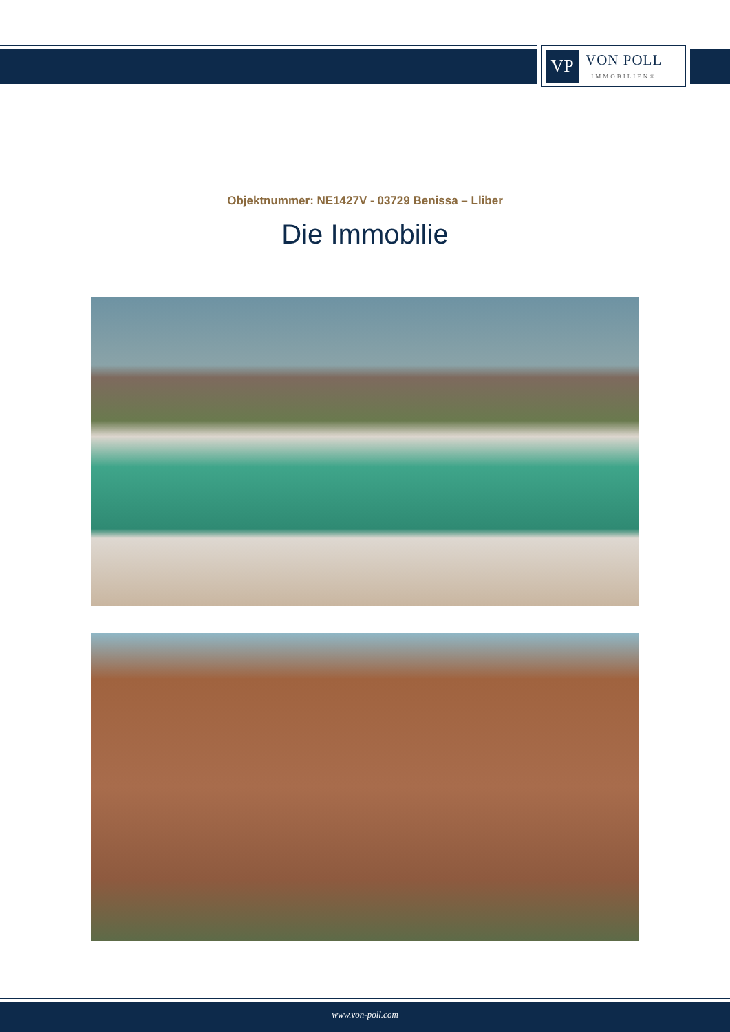VP
VON POLL
IMMOBILIEN®
Objektnummer: NE1427V - 03729 Benissa – Lliber
Die Immobilie
www.von-poll.com